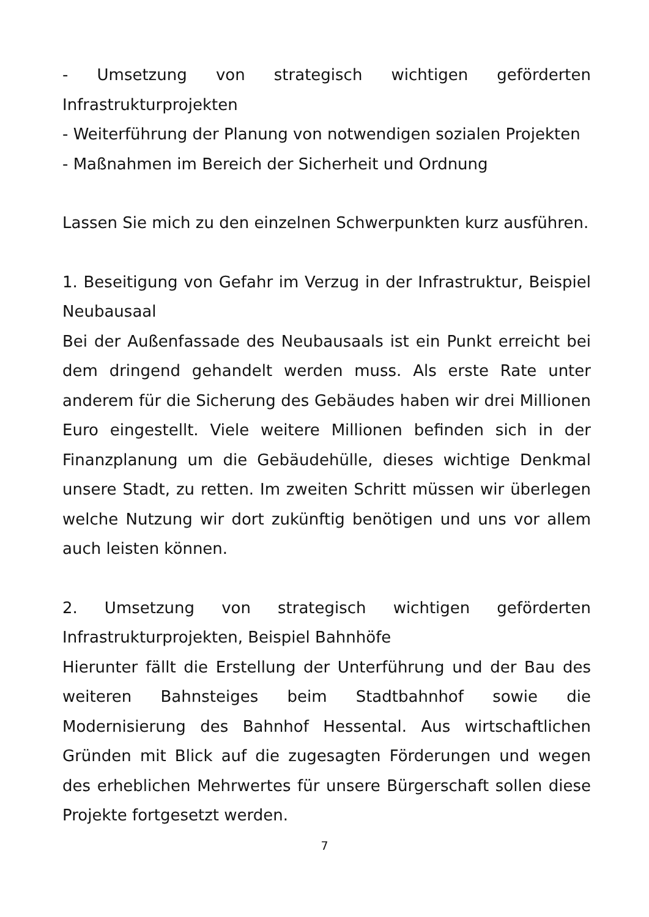- Umsetzung von strategisch wichtigen geförderten Infrastrukturprojekten
- Weiterführung der Planung von notwendigen sozialen Projekten
- Maßnahmen im Bereich der Sicherheit und Ordnung
Lassen Sie mich zu den einzelnen Schwerpunkten kurz ausführen.
1. Beseitigung von Gefahr im Verzug in der Infrastruktur, Beispiel Neubausaal
Bei der Außenfassade des Neubausaals ist ein Punkt erreicht bei dem dringend gehandelt werden muss. Als erste Rate unter anderem für die Sicherung des Gebäudes haben wir drei Millionen Euro eingestellt. Viele weitere Millionen befinden sich in der Finanzplanung um die Gebäudehülle, dieses wichtige Denkmal unsere Stadt, zu retten. Im zweiten Schritt müssen wir überlegen welche Nutzung wir dort zukünftig benötigen und uns vor allem auch leisten können.
2. Umsetzung von strategisch wichtigen geförderten Infrastrukturprojekten, Beispiel Bahnhöfe
Hierunter fällt die Erstellung der Unterführung und der Bau des weiteren Bahnsteiges beim Stadtbahnhof sowie die Modernisierung des Bahnhof Hessental. Aus wirtschaftlichen Gründen mit Blick auf die zugesagten Förderungen und wegen des erheblichen Mehrwertes für unsere Bürgerschaft sollen diese Projekte fortgesetzt werden.
7